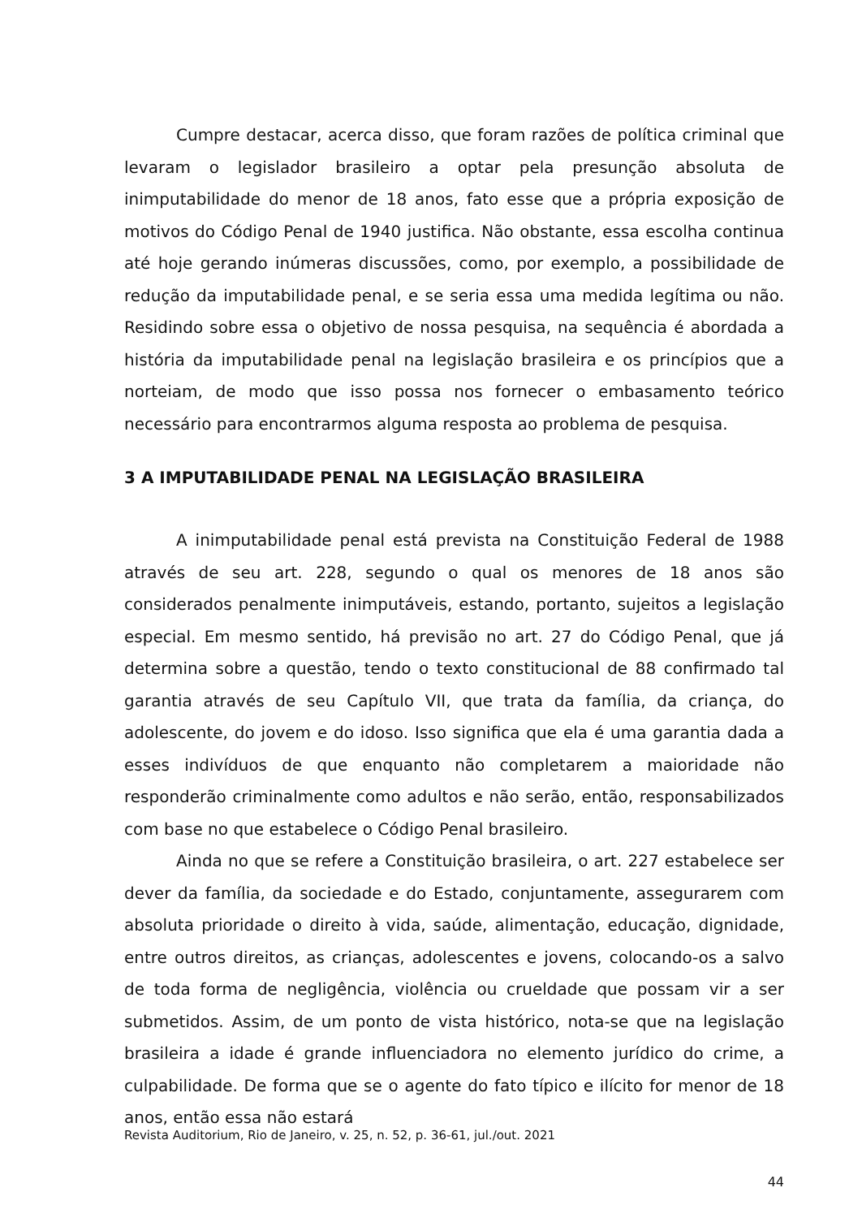Cumpre destacar, acerca disso, que foram razões de política criminal que levaram o legislador brasileiro a optar pela presunção absoluta de inimputabilidade do menor de 18 anos, fato esse que a própria exposição de motivos do Código Penal de 1940 justifica. Não obstante, essa escolha continua até hoje gerando inúmeras discussões, como, por exemplo, a possibilidade de redução da imputabilidade penal, e se seria essa uma medida legítima ou não. Residindo sobre essa o objetivo de nossa pesquisa, na sequência é abordada a história da imputabilidade penal na legislação brasileira e os princípios que a norteiam, de modo que isso possa nos fornecer o embasamento teórico necessário para encontrarmos alguma resposta ao problema de pesquisa.
3 A IMPUTABILIDADE PENAL NA LEGISLAÇÃO BRASILEIRA
A inimputabilidade penal está prevista na Constituição Federal de 1988 através de seu art. 228, segundo o qual os menores de 18 anos são considerados penalmente inimputáveis, estando, portanto, sujeitos a legislação especial. Em mesmo sentido, há previsão no art. 27 do Código Penal, que já determina sobre a questão, tendo o texto constitucional de 88 confirmado tal garantia através de seu Capítulo VII, que trata da família, da criança, do adolescente, do jovem e do idoso. Isso significa que ela é uma garantia dada a esses indivíduos de que enquanto não completarem a maioridade não responderão criminalmente como adultos e não serão, então, responsabilizados com base no que estabelece o Código Penal brasileiro.
Ainda no que se refere a Constituição brasileira, o art. 227 estabelece ser dever da família, da sociedade e do Estado, conjuntamente, assegurarem com absoluta prioridade o direito à vida, saúde, alimentação, educação, dignidade, entre outros direitos, as crianças, adolescentes e jovens, colocando-os a salvo de toda forma de negligência, violência ou crueldade que possam vir a ser submetidos. Assim, de um ponto de vista histórico, nota-se que na legislação brasileira a idade é grande influenciadora no elemento jurídico do crime, a culpabilidade. De forma que se o agente do fato típico e ilícito for menor de 18 anos, então essa não estará
Revista Auditorium, Rio de Janeiro, v. 25, n. 52, p. 36-61, jul./out. 2021
44